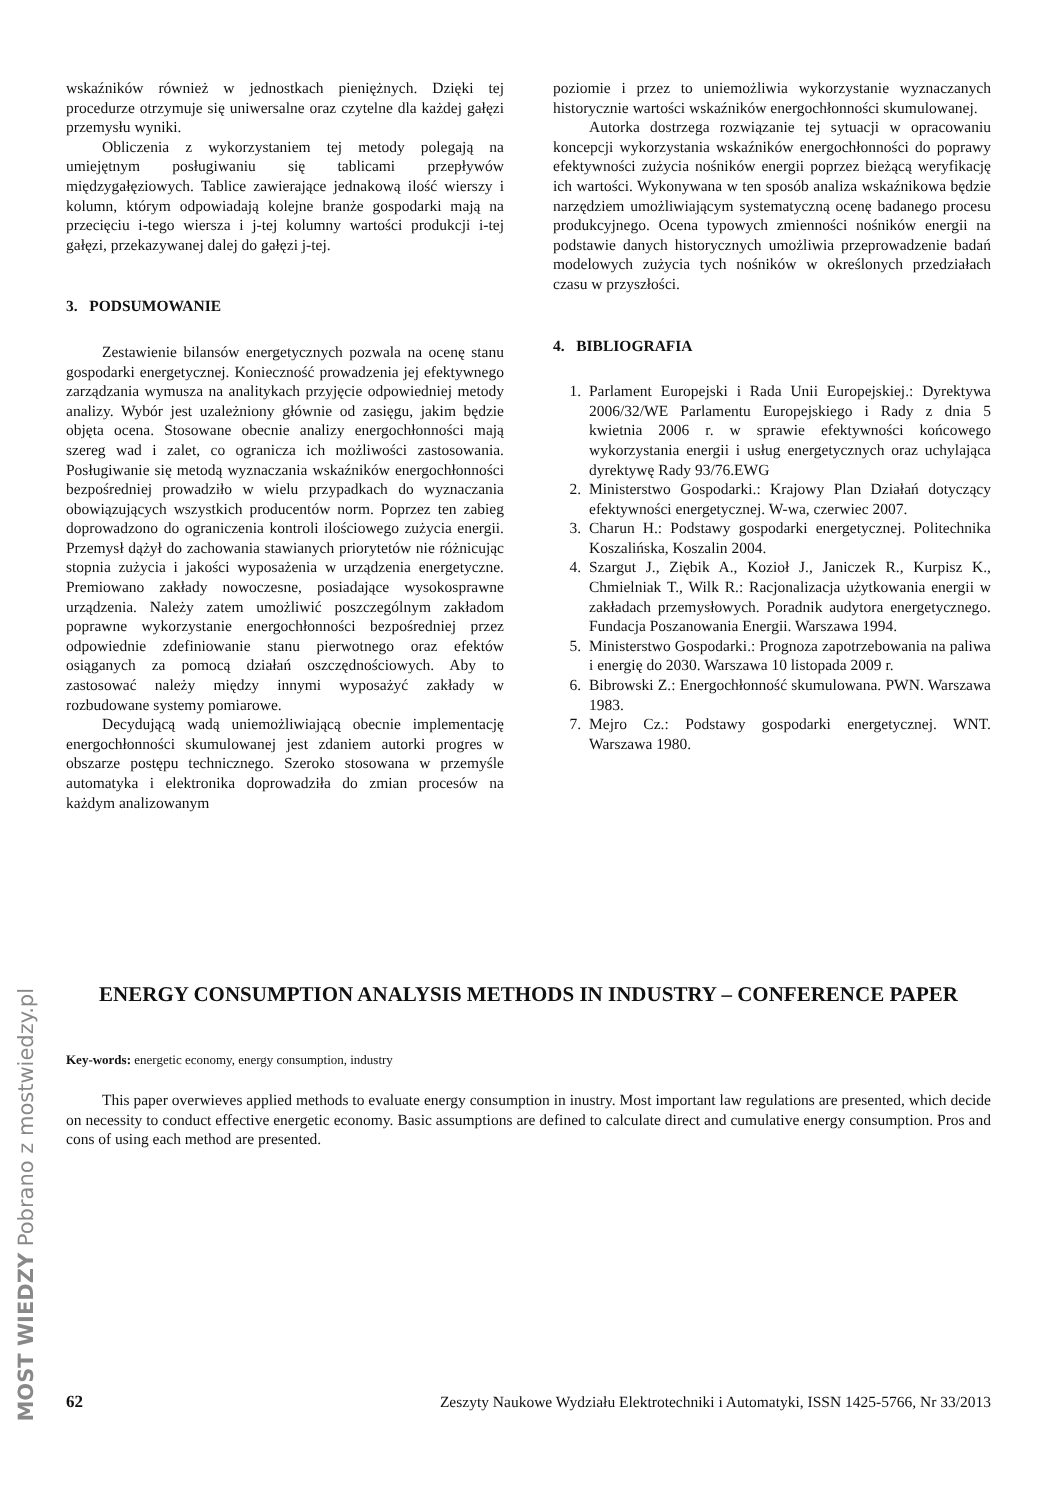wskaźników również w jednostkach pieniężnych. Dzięki tej procedurze otrzymuje się uniwersalne oraz czytelne dla każdej gałęzi przemysłu wyniki.
Obliczenia z wykorzystaniem tej metody polegają na umiejętnym posługiwaniu się tablicami przepływów międzygałęziowych. Tablice zawierające jednakową ilość wierszy i kolumn, którym odpowiadają kolejne branże gospodarki mają na przecięciu i-tego wiersza i j-tej kolumny wartości produkcji i-tej gałęzi, przekazywanej dalej do gałęzi j-tej.
3. PODSUMOWANIE
Zestawienie bilansów energetycznych pozwala na ocenę stanu gospodarki energetycznej. Konieczność prowadzenia jej efektywnego zarządzania wymusza na analitykach przyjęcie odpowiedniej metody analizy. Wybór jest uzależniony głównie od zasięgu, jakim będzie objęta ocena. Stosowane obecnie analizy energochłonności mają szereg wad i zalet, co ogranicza ich możliwości zastosowania. Posługiwanie się metodą wyznaczania wskaźników energochłonności bezpośredniej prowadziło w wielu przypadkach do wyznaczania obowiązujących wszystkich producentów norm. Poprzez ten zabieg doprowadzono do ograniczenia kontroli ilościowego zużycia energii. Przemysł dążył do zachowania stawianych priorytetów nie różnicując stopnia zużycia i jakości wyposażenia w urządzenia energetyczne. Premiowano zakłady nowoczesne, posiadające wysokosprawne urządzenia. Należy zatem umożliwić poszczególnym zakładom poprawne wykorzystanie energochłonności bezpośredniej przez odpowiednie zdefiniowanie stanu pierwotnego oraz efektów osiąganych za pomocą działań oszczędnościowych. Aby to zastosować należy między innymi wyposażyć zakłady w rozbudowane systemy pomiarowe.
Decydującą wadą uniemożliwiającą obecnie implementację energochłonności skumulowanej jest zdaniem autorki progres w obszarze postępu technicznego. Szeroko stosowana w przemyśle automatyka i elektronika doprowadziła do zmian procesów na każdym analizowanym
poziomie i przez to uniemożliwia wykorzystanie wyznaczanych historycznie wartości wskaźników energochłonności skumulowanej.
Autorka dostrzega rozwiązanie tej sytuacji w opracowaniu koncepcji wykorzystania wskaźników energochłonności do poprawy efektywności zużycia nośników energii poprzez bieżącą weryfikację ich wartości. Wykonywana w ten sposób analiza wskaźnikowa będzie narzędziem umożliwiającym systematyczną ocenę badanego procesu produkcyjnego. Ocena typowych zmienności nośników energii na podstawie danych historycznych umożliwia przeprowadzenie badań modelowych zużycia tych nośników w określonych przedziałach czasu w przyszłości.
4. BIBLIOGRAFIA
1. Parlament Europejski i Rada Unii Europejskiej.: Dyrektywa 2006/32/WE Parlamentu Europejskiego i Rady z dnia 5 kwietnia 2006 r. w sprawie efektywności końcowego wykorzystania energii i usług energetycznych oraz uchylająca dyrektywę Rady 93/76.EWG
2. Ministerstwo Gospodarki.: Krajowy Plan Działań dotyczący efektywności energetycznej. W-wa, czerwiec 2007.
3. Charun H.: Podstawy gospodarki energetycznej. Politechnika Koszalińska, Koszalin 2004.
4. Szargut J., Ziębik A., Kozioł J., Janiczek R., Kurpisz K., Chmielniak T., Wilk R.: Racjonalizacja użytkowania energii w zakładach przemysłowych. Poradnik audytora energetycznego. Fundacja Poszanowania Energii. Warszawa 1994.
5. Ministerstwo Gospodarki.: Prognoza zapotrzebowania na paliwa i energię do 2030. Warszawa 10 listopada 2009 r.
6. Bibrowski Z.: Energochłonność skumulowana. PWN. Warszawa 1983.
7. Mejro Cz.: Podstawy gospodarki energetycznej. WNT. Warszawa 1980.
ENERGY CONSUMPTION ANALYSIS METHODS IN INDUSTRY – CONFERENCE PAPER
Key-words: energetic economy, energy consumption, industry
This paper overwieves applied methods to evaluate energy consumption in inustry. Most important law regulations are presented, which decide on necessity to conduct effective energetic economy. Basic assumptions are defined to calculate direct and cumulative energy consumption. Pros and cons of using each method are presented.
62 Zeszyty Naukowe Wydziału Elektrotechniki i Automatyki, ISSN 1425-5766, Nr 33/2013
MOST WIEDZY Pobrano z mostwiedzy.pl